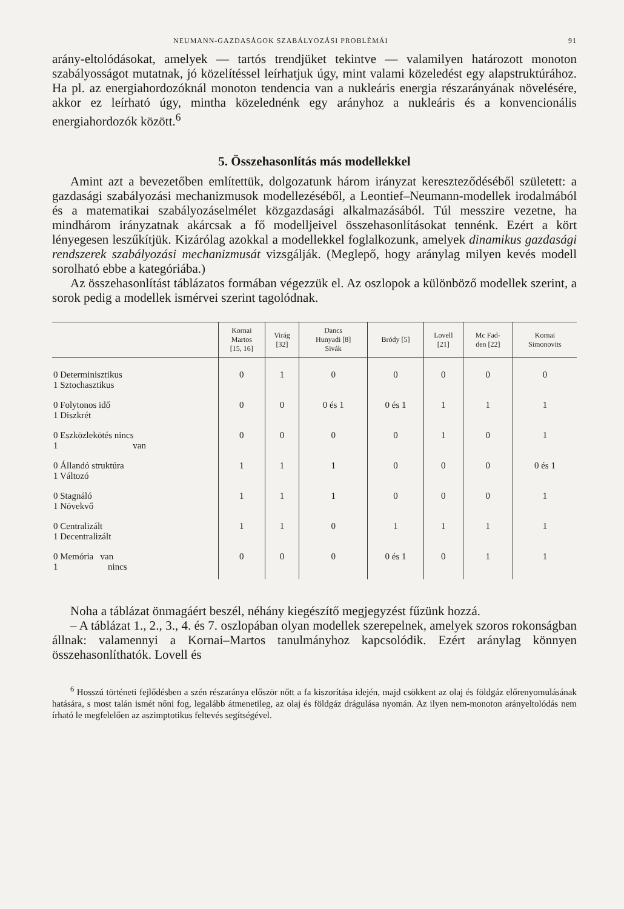NEUMANN-GAZDASÁGOK SZABÁLYOZÁSI PROBLÉMÁI 91
arány-eltolódásokat, amelyek — tartós trendjüket tekintve — valamilyen határozott monoton szabályosságot mutatnak, jó közelítéssel leírhatjuk úgy, mint valami közeledést egy alapstruktúrához. Ha pl. az energiahordozóknál monoton tendencia van a nukleáris energia részarányának növelésére, akkor ez leírható úgy, mintha közelednénk egy arányhoz a nukleáris és a konvencionális energiahordozók között.<sup>6</sup>
5. Összehasonlítás más modellekkel
Amint azt a bevezetőben említettük, dolgozatunk három irányzat kereszteződéséből született: a gazdasági szabályozási mechanizmusok modellezéséből, a Leontief–Neumann-modellek irodalmából és a matematikai szabályozáselmélet közgazdasági alkalmazásából. Túl messzire vezetne, ha mindhárom irányzatnak akárcsak a fő modelljeivel összehasonlításokat tennénk. Ezért a kört lényegesen leszűkítjük. Kizárólag azokkal a modellekkel foglalkozunk, amelyek dinamikus gazdasági rendszerek szabályozási mechanizmusát vizsgálják. (Meglepő, hogy aránylag milyen kevés modell sorolható ebbe a kategóriába.)
Az összehasonlítást táblázatos formában végezzük el. Az oszlopok a különböző modellek szerint, a sorok pedig a modellek ismérvei szerint tagolódnak.
| | Kornai Martos [15, 16] | Virág [32] | Dancs Hunyadi [8] Sivák | Bródy [5] | Lovell [21] | Mc Fad- den [22] | Kornai Simonovits |
| --- | --- | --- | --- | --- | --- | --- | --- |
| 0 Determinisztikus 1 Sztochasztikus | 0 | 1 | 0 | 0 | 0 | 0 | 0 |
| 0 Folytonos idő 1 Diszkrét | 0 | 0 | 0 és 1 | 0 és 1 | 1 | 1 | 1 |
| 0 Eszközlekötés nincs 1 van | 0 | 0 | 0 | 0 | 1 | 0 | 1 |
| 0 Állandó struktúra 1 Változó | 1 | 1 | 1 | 0 | 0 | 0 | 0 és 1 |
| 0 Stagnáló 1 Növekvő | 1 | 1 | 1 | 0 | 0 | 0 | 1 |
| 0 Centralizált 1 Decentralizált | 1 | 1 | 0 | 1 | 1 | 1 | 1 |
| 0 Memória van 1 nincs | 0 | 0 | 0 | 0 és 1 | 0 | 1 | 1 |
Noha a táblázat önmagáért beszél, néhány kiegészítő megjegyzést fűzünk hozzá.
– A táblázat 1., 2., 3., 4. és 7. oszlopában olyan modellek szerepelnek, amelyek szoros rokonságban állnak: valamennyi a Kornai–Martos tanulmányhoz kapcsolódik. Ezért aránylag könnyen összehasonlíthatók. Lovell és
<sup>6</sup> Hosszú történeti fejlődésben a szén részaránya először nőtt a fa kiszorítása idején, majd csökkent az olaj és földgáz előrenyomulásának hatására, s most talán ismét nőni fog, legalább átmenetileg, az olaj és földgáz drágulása nyomán. Az ilyen nem-monoton arányeltolódás nem írható le megfelelően az aszimptotikus feltevés segítségével.